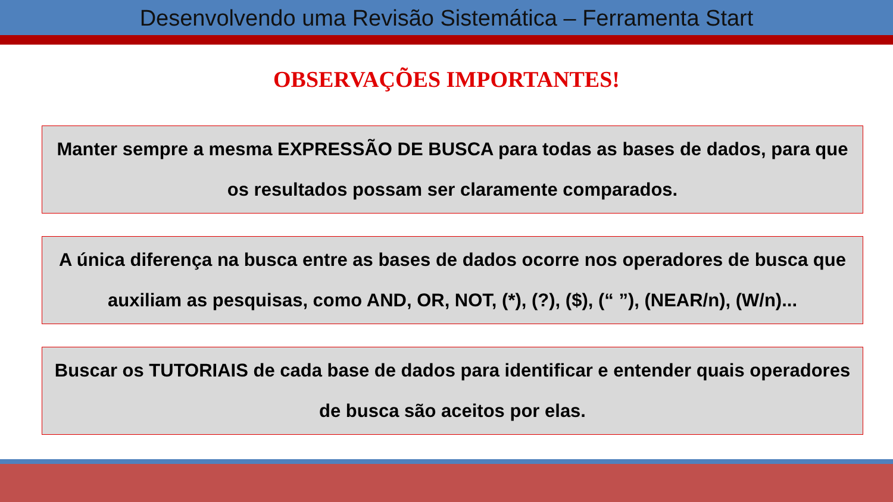Desenvolvendo uma Revisão Sistemática – Ferramenta Start
OBSERVAÇÕES IMPORTANTES!
Manter sempre a mesma EXPRESSÃO DE BUSCA para todas as bases de dados, para que os resultados possam ser claramente comparados.
A única diferença na busca entre as bases de dados ocorre nos operadores de busca que auxiliam as pesquisas, como AND, OR, NOT, (*), (?), ($), (“ ”), (NEAR/n), (W/n)...
Buscar os TUTORIAIS de cada base de dados para identificar e entender quais operadores de busca são aceitos por elas.